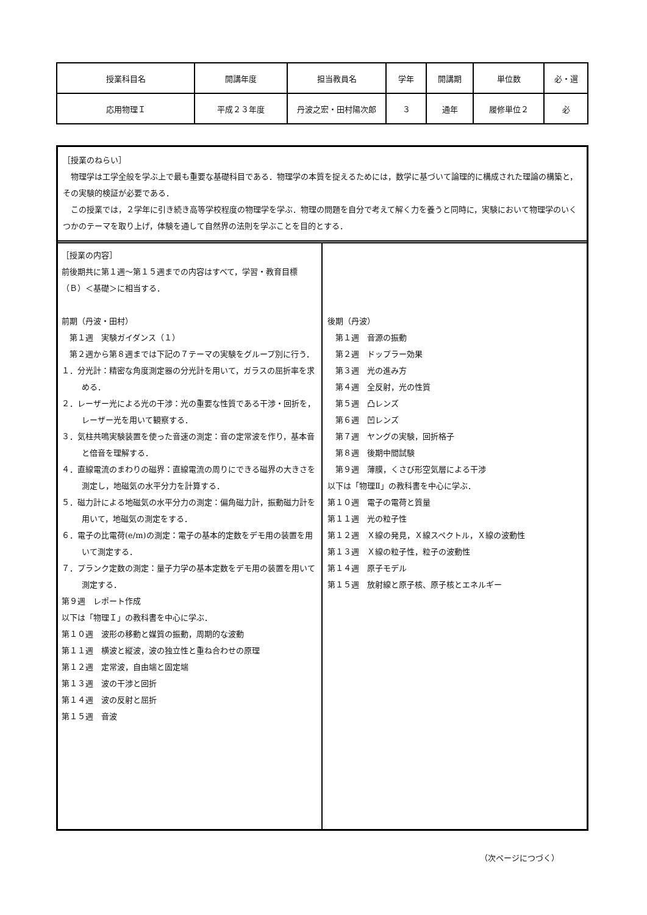| 授業科目名 | 開講年度 | 担当教員名 | 学年 | 開講期 | 単位数 | 必・選 |
| 応用物理Ｉ | 平成２３年度 | 丹波之宏・田村陽次郎 | ３ | 通年 | 履修単位２ | 必 |
［授業のねらい］
　物理学は工学全般を学ぶ上で最も重要な基礎科目である．物理学の本質を捉えるためには，数学に基づいて論理的に構成された理論の構築と，その実験的検証が必要である．
　この授業では，２学年に引き続き高等学校程度の物理学を学ぶ．物理の問題を自分で考えて解く力を養うと同時に，実験において物理学のいくつかのテーマを取り上げ，体験を通して自然界の法則を学ぶことを目的とする．
［授業の内容］
前後期共に第１週～第１５週までの内容はすべて，学習・教育目標（Ｂ）＜基礎＞に相当する．
前期（丹波・田村）
　第１週　実験ガイダンス（１）
　第２週から第８週までは下記の７テーマの実験をグループ別に行う．
１．分光計：精密な角度測定器の分光計を用いて，ガラスの屈折率を求める．
２．レーザー光による光の干渉：光の重要な性質である干渉・回折を，レーザー光を用いて観察する．
３．気柱共鳴実験装置を使った音速の測定：音の定常波を作り，基本音と倍音を理解する．
４．直線電流のまわりの磁界：直線電流の周りにできる磁界の大きさを測定し，地磁気の水平分力を計算する．
５．磁力計による地磁気の水平分力の測定：偏角磁力計，振動磁力計を用いて，地磁気の測定をする．
６．電子の比電荷(e/m)の測定：電子の基本的定数をデモ用の装置を用いて測定する．
７．プランク定数の測定：量子力学の基本定数をデモ用の装置を用いて測定する．
第９週　レポート作成
以下は「物理Ｉ」の教科書を中心に学ぶ．
第１０週　波形の移動と媒質の振動，周期的な波動
第１１週　横波と縦波，波の独立性と重ね合わせの原理
第１２週　定常波，自由端と固定端
第１３週　波の干渉と回折
第１４週　波の反射と屈折
第１５週　音波
後期（丹波）
　第１週　音源の振動
　第２週　ドップラー効果
　第３週　光の進み方
　第４週　全反射，光の性質
　第５週　凸レンズ
　第６週　凹レンズ
　第７週　ヤングの実験，回折格子
　第８週　後期中間試験
　第９週　薄膜，くさび形空気層による干渉
以下は「物理Ⅱ」の教科書を中心に学ぶ．
第１０週　電子の電荷と質量
第１１週　光の粒子性
第１２週　Ｘ線の発見，Ｘ線スペクトル，Ｘ線の波動性
第１３週　Ｘ線の粒子性，粒子の波動性
第１４週　原子モデル
第１５週　放射線と原子核、原子核とエネルギー
（次ページにつづく）